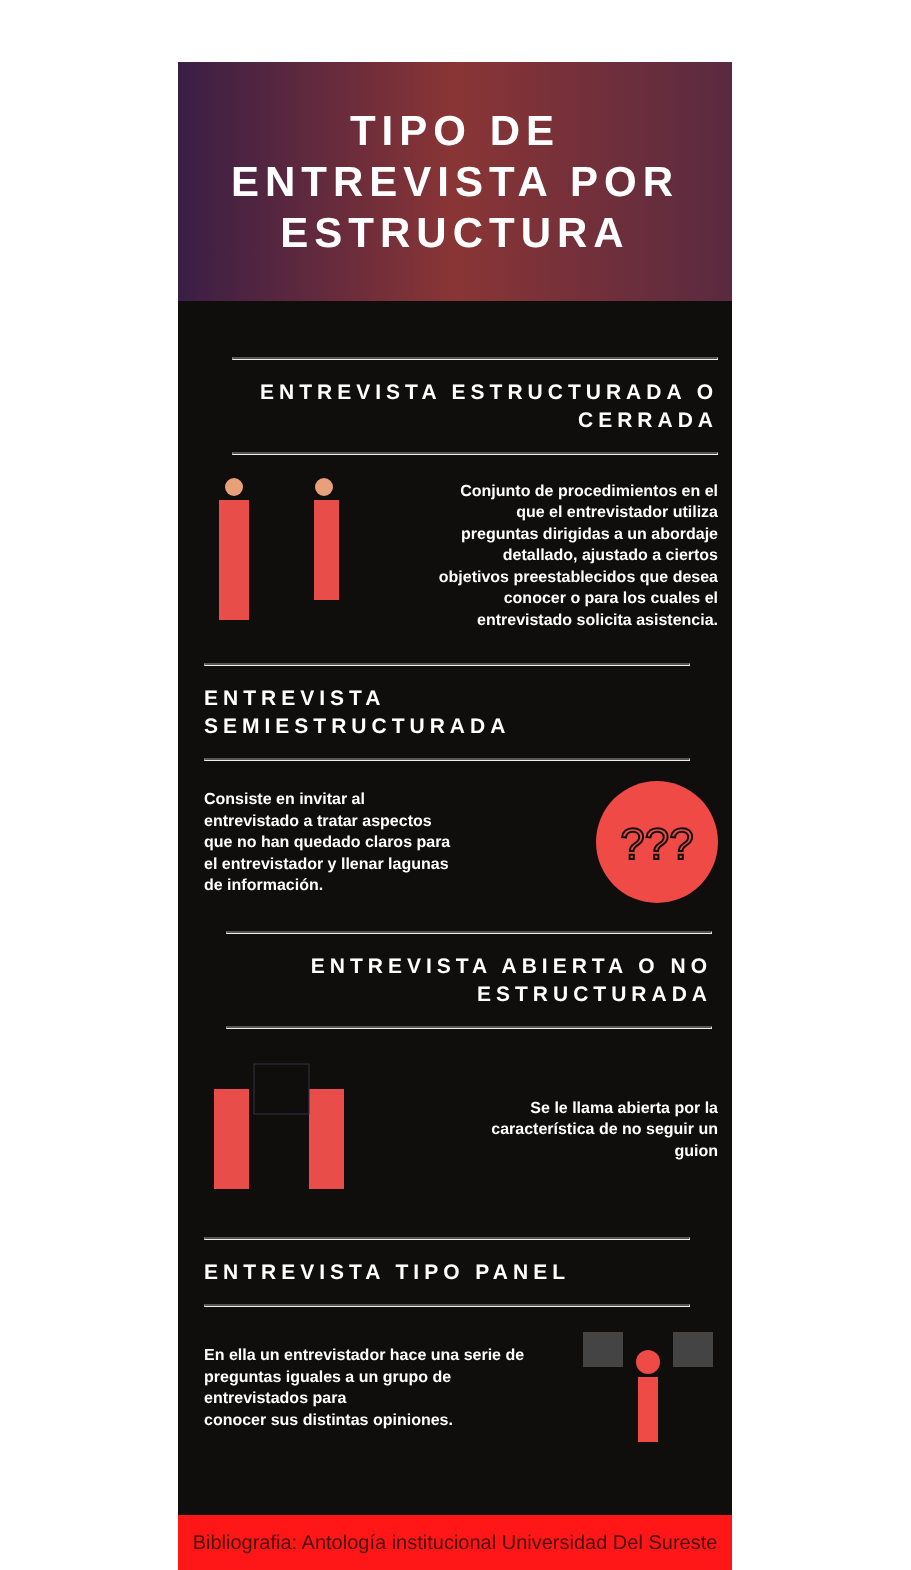TIPO DE
ENTREVISTA POR
ESTRUCTURA
ENTREVISTA ESTRUCTURADA O CERRADA
Conjunto de procedimientos en el que el entrevistador utiliza preguntas dirigidas a un abordaje detallado, ajustado a ciertos objetivos preestablecidos que desea conocer o para los cuales el entrevistado solicita asistencia.
ENTREVISTA
SEMIESTRUCTURADA
Consiste en invitar al entrevistado a tratar aspectos que no han quedado claros para el entrevistador y llenar lagunas de información.
???
ENTREVISTA ABIERTA O NO ESTRUCTURADA
Se le llama abierta por la característica de no seguir un guion
ENTREVISTA TIPO PANEL
En ella un entrevistador hace una serie de preguntas iguales a un grupo de entrevistados para
conocer sus distintas opiniones.
Bibliografia: Antología institucional Universidad Del Sureste